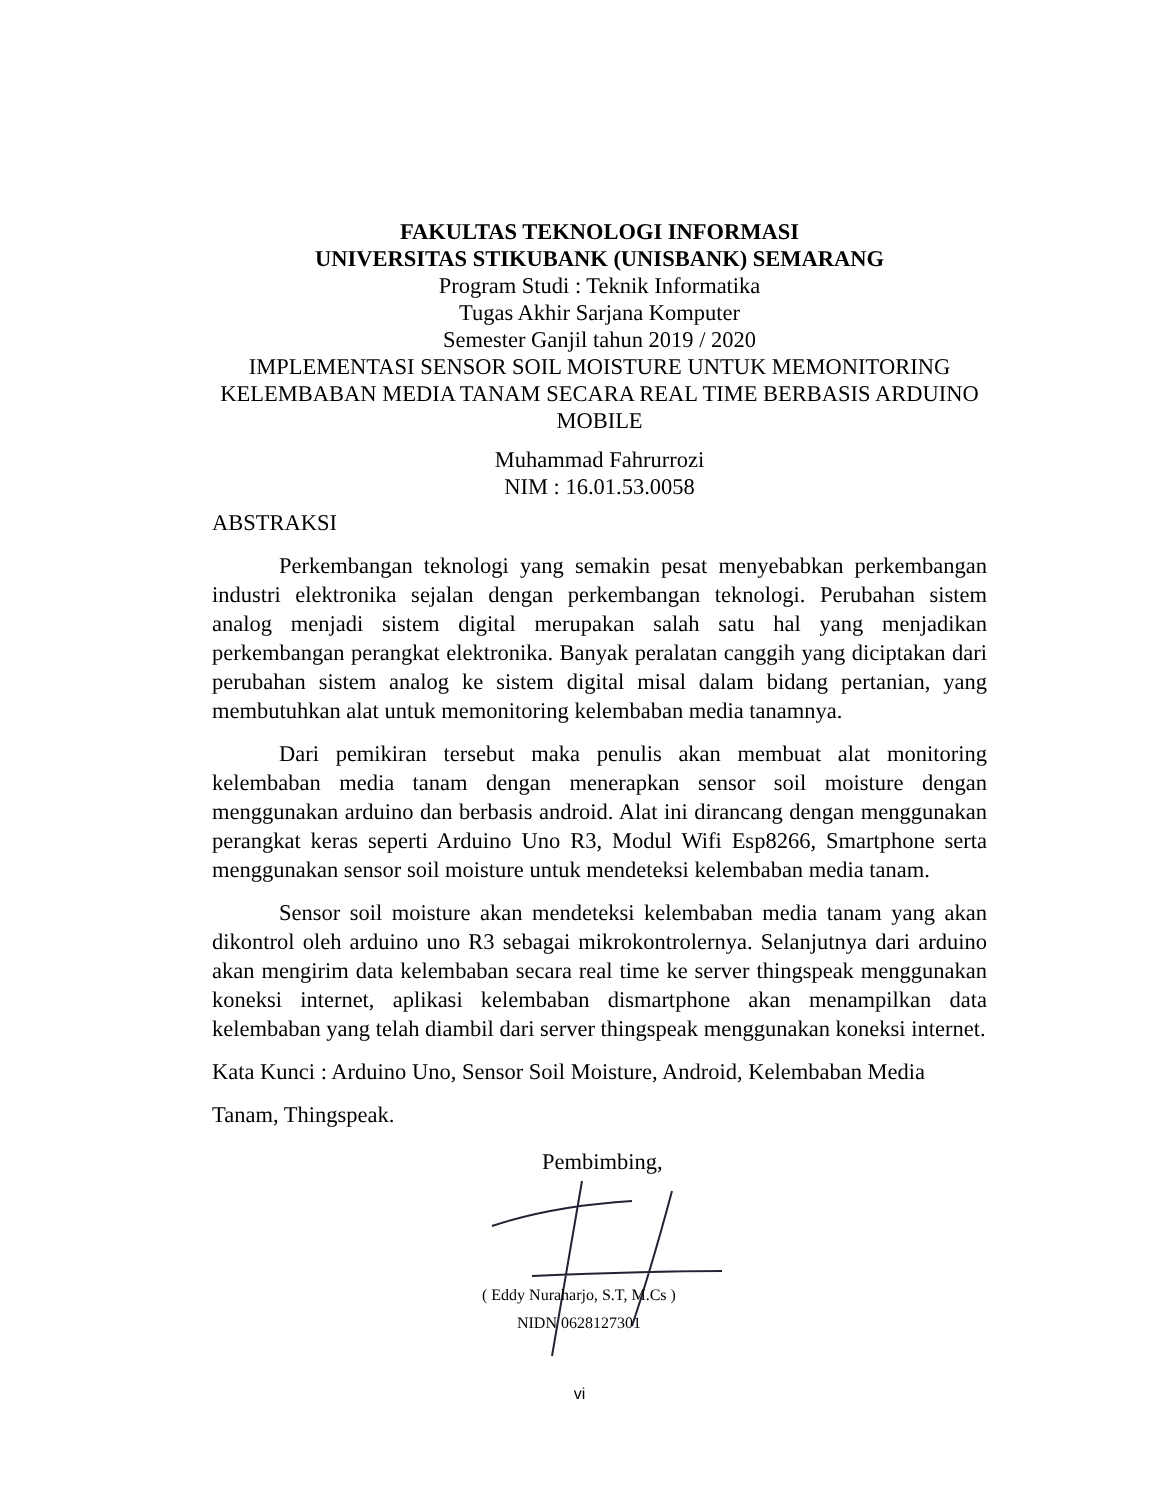FAKULTAS TEKNOLOGI INFORMASI
UNIVERSITAS STIKUBANK (UNISBANK) SEMARANG
Program Studi : Teknik Informatika
Tugas Akhir Sarjana Komputer
Semester Ganjil tahun 2019 / 2020
IMPLEMENTASI SENSOR SOIL MOISTURE UNTUK MEMONITORING KELEMBABAN MEDIA TANAM SECARA REAL TIME BERBASIS ARDUINO MOBILE
Muhammad Fahrurrozi
NIM : 16.01.53.0058
ABSTRAKSI
Perkembangan teknologi yang semakin pesat menyebabkan perkembangan industri elektronika sejalan dengan perkembangan teknologi. Perubahan sistem analog menjadi sistem digital merupakan salah satu hal yang menjadikan perkembangan perangkat elektronika. Banyak peralatan canggih yang diciptakan dari perubahan sistem analog ke sistem digital misal dalam bidang pertanian, yang membutuhkan alat untuk memonitoring kelembaban media tanamnya.
Dari pemikiran tersebut maka penulis akan membuat alat monitoring kelembaban media tanam dengan menerapkan sensor soil moisture dengan menggunakan arduino dan berbasis android. Alat ini dirancang dengan menggunakan perangkat keras seperti Arduino Uno R3, Modul Wifi Esp8266, Smartphone serta menggunakan sensor soil moisture untuk mendeteksi kelembaban media tanam.
Sensor soil moisture akan mendeteksi kelembaban media tanam yang akan dikontrol oleh arduino uno R3 sebagai mikrokontrolernya. Selanjutnya dari arduino akan mengirim data kelembaban secara real time ke server thingspeak menggunakan koneksi internet, aplikasi kelembaban dismartphone akan menampilkan data kelembaban yang telah diambil dari server thingspeak menggunakan koneksi internet.
Kata Kunci : Arduino Uno, Sensor Soil Moisture, Android, Kelembaban Media
Tanam, Thingspeak.
Pembimbing,
( Eddy Nuraharjo, S.T, M.Cs )
NIDN 0628127301
vi